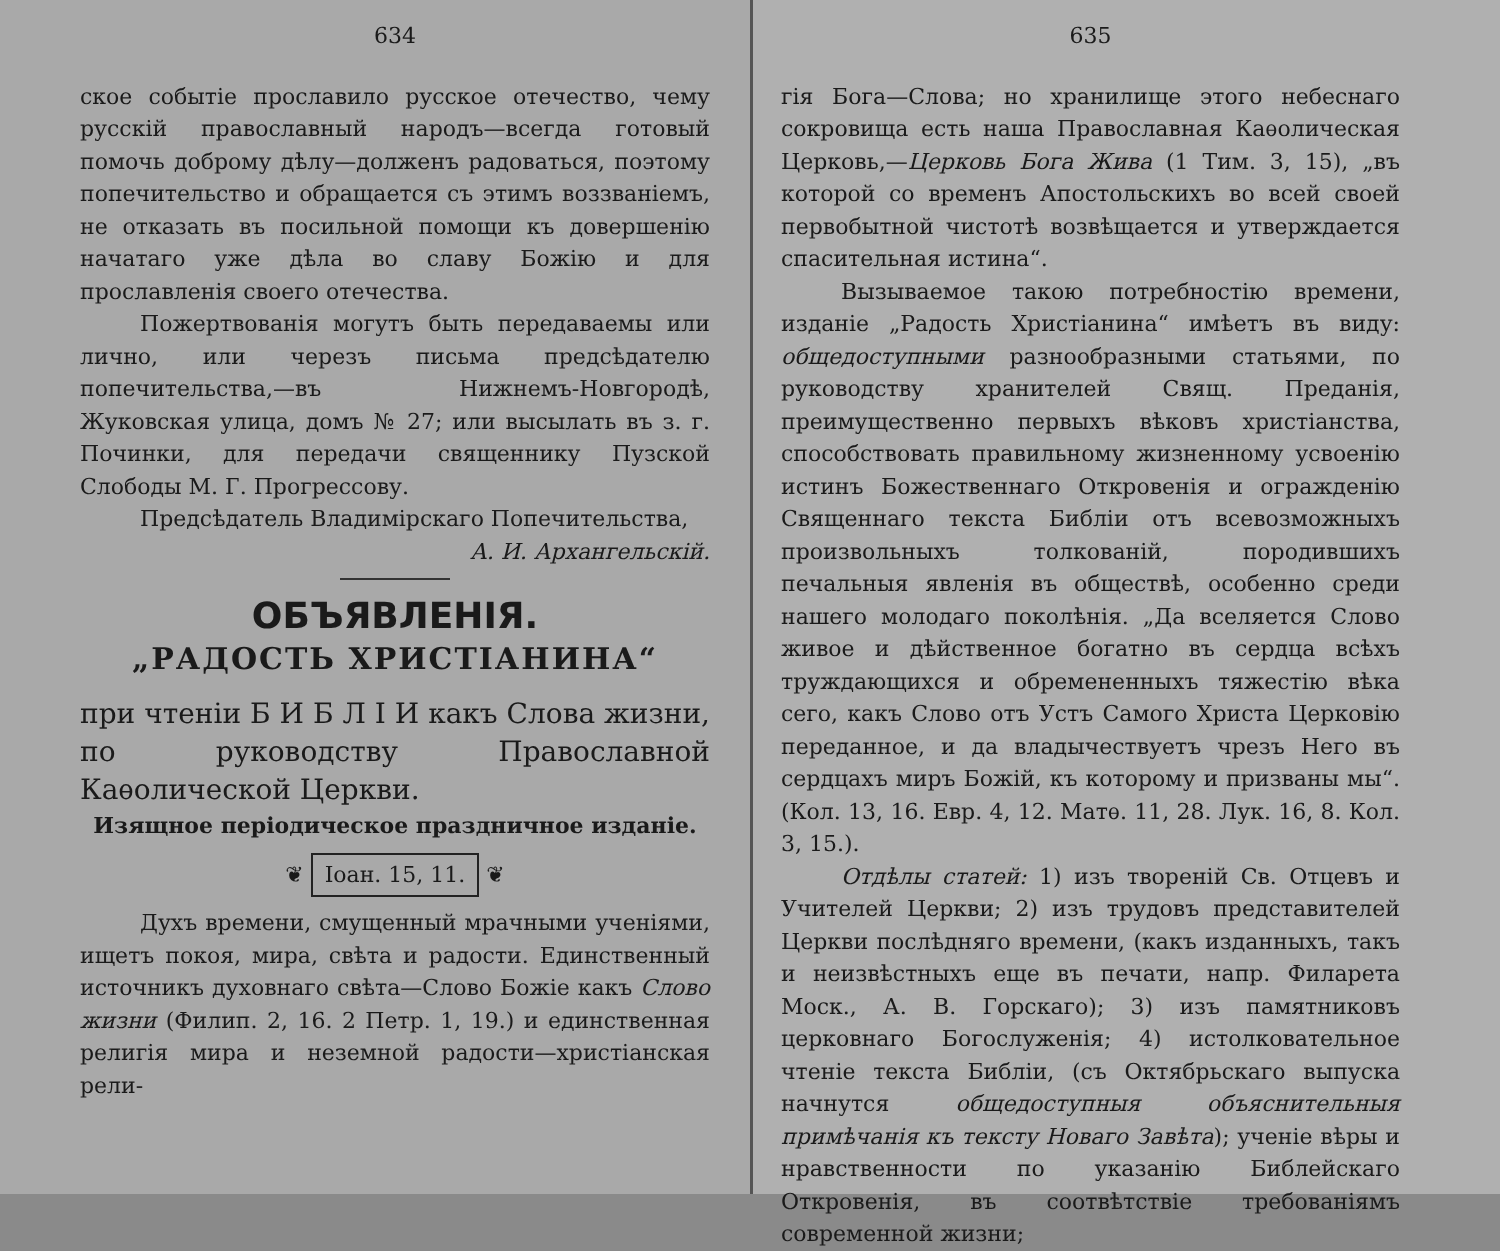634
ское событіе прославило русское отечество, чему русскій православный народъ—всегда готовый помочь доброму дѣлу—долженъ радоваться, поэтому попечительство и обращается съ этимъ воззваніемъ, не отказать въ посильной помощи къ довершенію начатаго уже дѣла во славу Божію и для прославленія своего отечества.
Пожертвованія могутъ быть передаваемы или лично, или черезъ письма предсѣдателю попечительства,—въ Нижнемъ-Новгородѣ, Жуковская улица, домъ № 27; или высылать въ з. г. Починки, для передачи священнику Пузской Слободы М. Г. Прогрессову.
Предсѣдатель Владимірскаго Попечительства,
А. И. Архангельскій.
ОБЪЯВЛЕНІЯ.
„РАДОСТЬ ХРИСТІАНИНА“
при чтеніи Б И Б Л І И какъ Слова жизни, по руководству Православной Каѳолической Церкви.
Изящное періодическое праздничное изданіе.
❦ Іоан. 15, 11. ❦
Духъ времени, смущенный мрачными ученіями, ищетъ покоя, мира, свѣта и радости. Единственный источникъ духовнаго свѣта—Слово Божіе какъ Слово жизни (Филип. 2, 16. 2 Петр. 1, 19.) и единственная религія мира и неземной радости—христіанская рели-
635
гія Бога—Слова; но хранилище этого небеснаго сокровища есть наша Православная Каѳолическая Церковь,—Церковь Бога Жива (1 Тим. 3, 15), „въ которой со временъ Апостольскихъ во всей своей первобытной чистотѣ возвѣщается и утверждается спасительная истина“.
Вызываемое такою потребностію времени, изданіе „Радость Христіанина“ имѣетъ въ виду: общедоступными разнообразными статьями, по руководству хранителей Свящ. Преданія, преимущественно первыхъ вѣковъ христіанства, способствовать правильному жизненному усвоенію истинъ Божественнаго Откровенія и огражденію Священнаго текста Библіи отъ всевозможныхъ произвольныхъ толкованій, породившихъ печальныя явленія въ обществѣ, особенно среди нашего молодаго поколѣнія. „Да вселяется Слово живое и дѣйственное богатно въ сердца всѣхъ труждающихся и обремененныхъ тяжестію вѣка сего, какъ Слово отъ Устъ Самого Христа Церковію переданное, и да владычествуетъ чрезъ Него въ сердцахъ миръ Божій, къ которому и призваны мы“. (Кол. 13, 16. Евр. 4, 12. Матѳ. 11, 28. Лук. 16, 8. Кол. 3, 15.).
Отдѣлы статей: 1) изъ твореній Св. Отцевъ и Учителей Церкви; 2) изъ трудовъ представителей Церкви послѣдняго времени, (какъ изданныхъ, такъ и неизвѣстныхъ еще въ печати, напр. Филарета Моск., А. В. Горскаго); 3) изъ памятниковъ церковнаго Богослуженія; 4) истолковательное чтеніе текста Библіи, (съ Октябрьскаго выпуска начнутся общедоступныя объяснительныя примѣчанія къ тексту Новаго Завѣта); ученіе вѣры и нравственности по указанію Библейскаго Откровенія, въ соотвѣтствіе требованіямъ современной жизни;